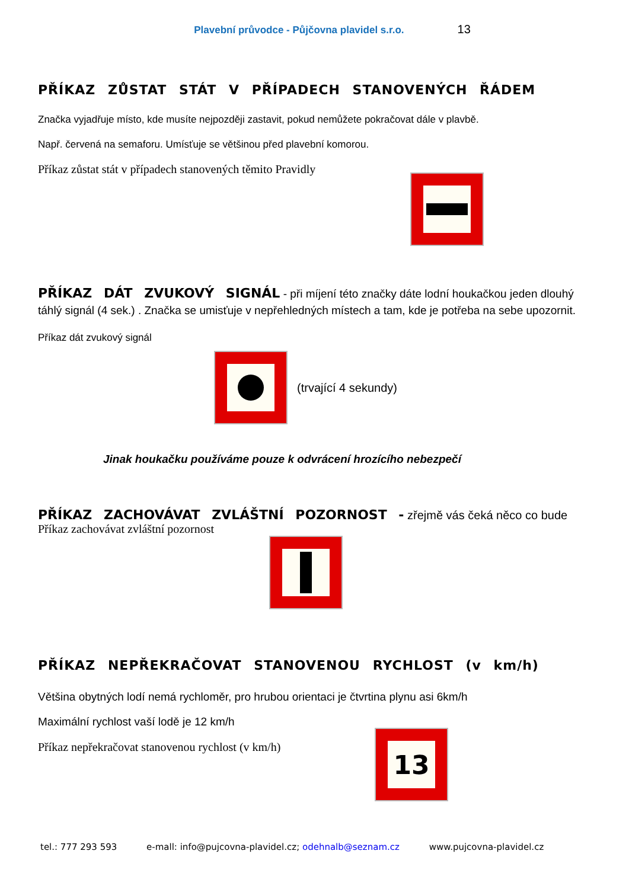Plavební průvodce - Půjčovna plavidel s.r.o. 13
PŘÍKAZ ZŮSTAT STÁT V PŘÍPADECH STANOVENÝCH ŘÁDEM
Značka vyjadřuje místo, kde musíte nejpozději zastavit, pokud nemůžete pokračovat dále v plavbě.
Např. červená na semaforu. Umísťuje se většinou před plavební komorou.
Příkaz zůstat stát v případech stanovených těmito Pravidly
PŘÍKAZ DÁT ZVUKOVÝ SIGNÁL - při míjení této značky dáte lodní houkačkou jeden dlouhý táhlý signál (4 sek.) . Značka se umisťuje v nepřehledných místech a tam, kde je potřeba na sebe upozornit.
Příkaz dát zvukový signál
(trvající 4 sekundy)
Jinak houkačku používáme pouze k odvrácení hrozícího nebezpečí
PŘÍKAZ ZACHOVÁVAT ZVLÁŠTNÍ POZORNOST - zřejmě vás čeká něco co bude
Příkaz zachovávat zvláštní pozornost
PŘÍKAZ NEPŘEKRAČOVAT STANOVENOU RYCHLOST (v km/h)
Většina obytných lodí nemá rychloměr, pro hrubou orientaci je čtvrtina plynu asi 6km/h
Maximální rychlost vaší lodě je 12 km/h
Příkaz nepřekračovat stanovenou rychlost (v km/h)
13
tel.: 777 293 593 e-mall: info@pujcovna-plavidel.cz; odehnalb@seznam.cz www.pujcovna-plavidel.cz